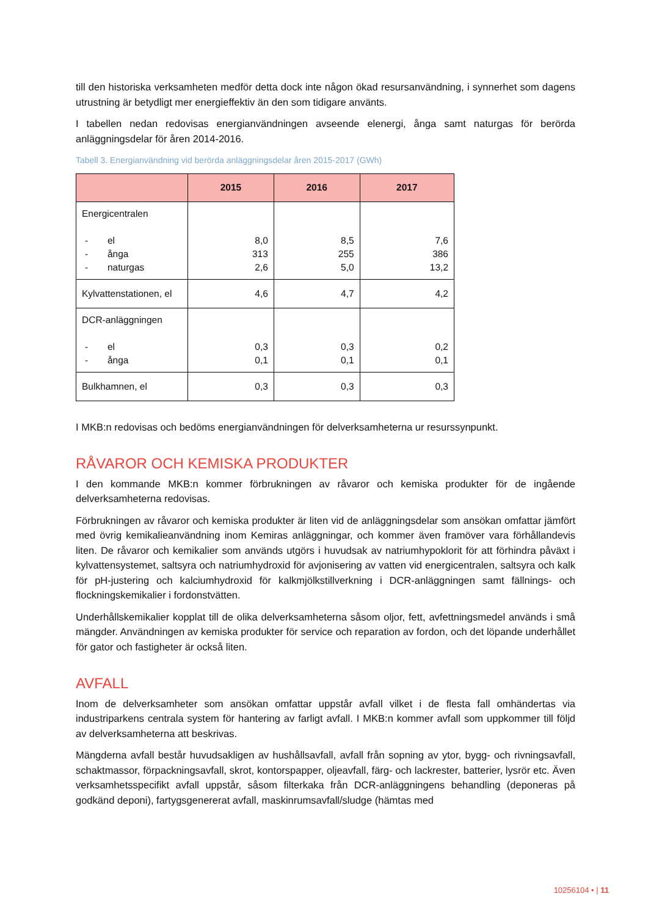till den historiska verksamheten medför detta dock inte någon ökad resursanvändning, i synnerhet som dagens utrustning är betydligt mer energieffektiv än den som tidigare använts.
I tabellen nedan redovisas energianvändningen avseende elenergi, ånga samt naturgas för berörda anläggningsdelar för åren 2014-2016.
Tabell 3. Energianvändning vid berörda anläggningsdelar åren 2015-2017 (GWh)
| | 2015 | 2016 | 2017 |
| --- | --- | --- | --- |
| Energicentralen - el - ånga - naturgas | 8,0 313 2,6 | 8,5 255 5,0 | 7,6 386 13,2 |
| Kylvattenstationen, el | 4,6 | 4,7 | 4,2 |
| DCR-anläggningen - el - ånga | 0,3 0,1 | 0,3 0,1 | 0,2 0,1 |
| Bulkhamnen, el | 0,3 | 0,3 | 0,3 |
I MKB:n redovisas och bedöms energianvändningen för delverksamheterna ur resurssynpunkt.
RÅVAROR OCH KEMISKA PRODUKTER
I den kommande MKB:n kommer förbrukningen av råvaror och kemiska produkter för de ingående delverksamheterna redovisas.
Förbrukningen av råvaror och kemiska produkter är liten vid de anläggningsdelar som ansökan omfattar jämfört med övrig kemikalieanvändning inom Kemiras anläggningar, och kommer även framöver vara förhållandevis liten. De råvaror och kemikalier som används utgörs i huvudsak av natriumhypoklorit för att förhindra påväxt i kylvattensystemet, saltsyra och natriumhydroxid för avjonisering av vatten vid energicentralen, saltsyra och kalk för pH-justering och kalciumhydroxid för kalkmjölkstillverkning i DCR-anläggningen samt fällnings- och flockningskemikalier i fordonstvätten.
Underhållskemikalier kopplat till de olika delverksamheterna såsom oljor, fett, avfettningsmedel används i små mängder. Användningen av kemiska produkter för service och reparation av fordon, och det löpande underhållet för gator och fastigheter är också liten.
AVFALL
Inom de delverksamheter som ansökan omfattar uppstår avfall vilket i de flesta fall omhändertas via industriparkens centrala system för hantering av farligt avfall. I MKB:n kommer avfall som uppkommer till följd av delverksamheterna att beskrivas.
Mängderna avfall består huvudsakligen av hushållsavfall, avfall från sopning av ytor, bygg- och rivningsavfall, schaktmassor, förpackningsavfall, skrot, kontorspapper, oljeavfall, färg- och lackrester, batterier, lysrör etc. Även verksamhetsspecifikt avfall uppstår, såsom filterkaka från DCR-anläggningens behandling (deponeras på godkänd deponi), fartygsgenererat avfall, maskinrumsavfall/sludge (hämtas med
10256104 • | 11